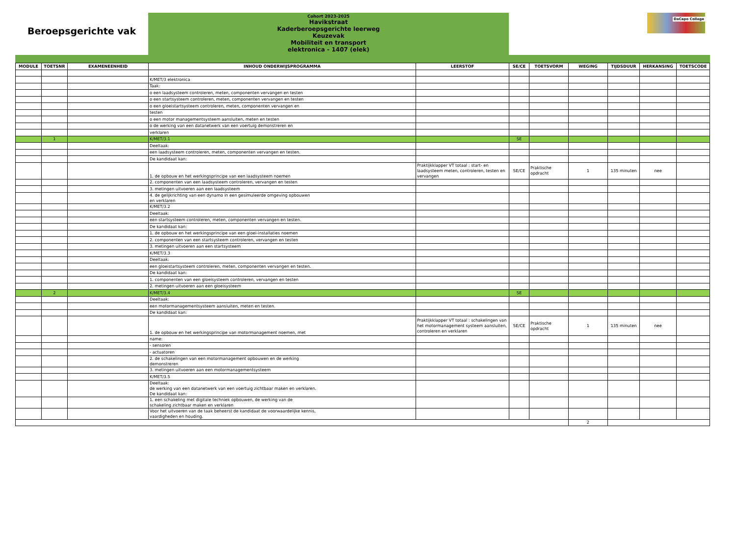Beroepsgerichte vak
Cohort 2023-2025
Havikstraat
Kaderberoepsgerichte leerweg
Keuzevak
Mobiliteit en transport
elektronica - 1407 (elek)
DaCapo College
| MODULE | TOETSNR | EXAMENEENHEID | INHOUD ONDERWIJSPROGRAMMA | LEERSTOF | SE/CE | TOETSVORM | WEGING | TIJDSDUUR | HERKANSING | TOETSCODE |
| --- | --- | --- | --- | --- | --- | --- | --- | --- | --- | --- |
| | | | K/MET/3 elektronica | | | | | | | |
| | | | Taak: | | | | | | | |
| | | | o een laadsysteem controleren, meten, componenten vervangen en testen | | | | | | | |
| | | | o een startsysteem controleren, meten, componenten vervangen en testen | | | | | | | |
| | | | o een gloeistartsysteem controleren, meten, componenten vervangen en | | | | | | | |
| | | | testen | | | | | | | |
| | | | o een motor managementsysteem aansluiten, meten en testen | | | | | | | |
| | | | o de werking van een datanetwerk van een voertuig demonstreren en | | | | | | | |
| | | | verklaren | | | | | | | |
| | 1 | | K/MET/3.1 | | SE | | | | | |
| | | | Deeltaak: | | | | | | | |
| | | | een laadsysteem controleren, meten, componenten vervangen en testen. | | | | | | | |
| | | | De kandidaat kan: | | | | | | | |
| | | | 1. de opbouw en het werkingsprincipe van een laadsysteem noemen | Praktijkklapper VT totaal : start- en laadsysteem meten, controleren, testen en vervangen | SE/CE | Praktische opdracht | 1 | 135 minuten | nee | |
| | | | 2. componenten van een laadsysteem controleren, vervangen en testen | | | | | | | |
| | | | 3. metingen uitvoeren aan een laadsysteem | | | | | | | |
| | | | 4. de gelijkrichting van een dynamo in een gesimuleerde omgeving opbouwen en verklaren | | | | | | | |
| | | | K/MET/3.2 | | | | | | | |
| | | | Deeltaak: | | | | | | | |
| | | | een startsysteem controleren, meten, componenten vervangen en testen. | | | | | | | |
| | | | De kandidaat kan: | | | | | | | |
| | | | 1. de opbouw en het werkingsprincipe van een gloei-installaties noemen | | | | | | | |
| | | | 2. componenten van een startsysteem controleren, vervangen en testen | | | | | | | |
| | | | 3. metingen uitvoeren aan een startsysteem | | | | | | | |
| | | | K/MET/3.3 | | | | | | | |
| | | | Deeltaak: | | | | | | | |
| | | | een gloeistartsysteem controleren, meten, componenten vervangen en testen. | | | | | | | |
| | | | De kandidaat kan: | | | | | | | |
| | | | 1. componenten van een gloeisysteem controleren, vervangen en testen | | | | | | | |
| | | | 2. metingen uitvoeren aan een gloeisysteem | | | | | | | |
| | 2 | | K/MET/3.4 | | SE | | | | | |
| | | | Deeltaak: | | | | | | | |
| | | | een motormanagementsysteem aansluiten, meten en testen. | | | | | | | |
| | | | De kandidaat kan: | | | | | | | |
| | | | 1. de opbouw en het werkingsprincipe van motormanagement noemen, met | Praktijkklapper VT totaal : schakelingen van het motormanagement systeem aansluiten, controleren en verklaren | SE/CE | Praktische opdracht | 1 | 135 minuten | nee | |
| | | | name: | | | | | | | |
| | | | - sensoren | | | | | | | |
| | | | - actuatoren | | | | | | | |
| | | | 2. de schakelingen van een motormanagement opbouwen en de werking demonstreren | | | | | | | |
| | | | 3. metingen uitvoeren aan een motormanagementsysteem | | | | | | | |
| | | | K/MET/3.5 | | | | | | | |
| | | | Deeltaak: de werking van een datanetwerk van een voertuig zichtbaar maken en verklaren. De kandidaat kan: | | | | | | | |
| | | | 1. een schakeling met digitale techniek opbouwen, de werking van de schakeling zichtbaar maken en verklaren | | | | | | | |
| | | | Voor het uitvoeren van de taak beheerst de kandidaat de voorwaardelijke kennis, vaardigheden en houding. | | | | | | | |
| | | | | | | | 2 | | | |